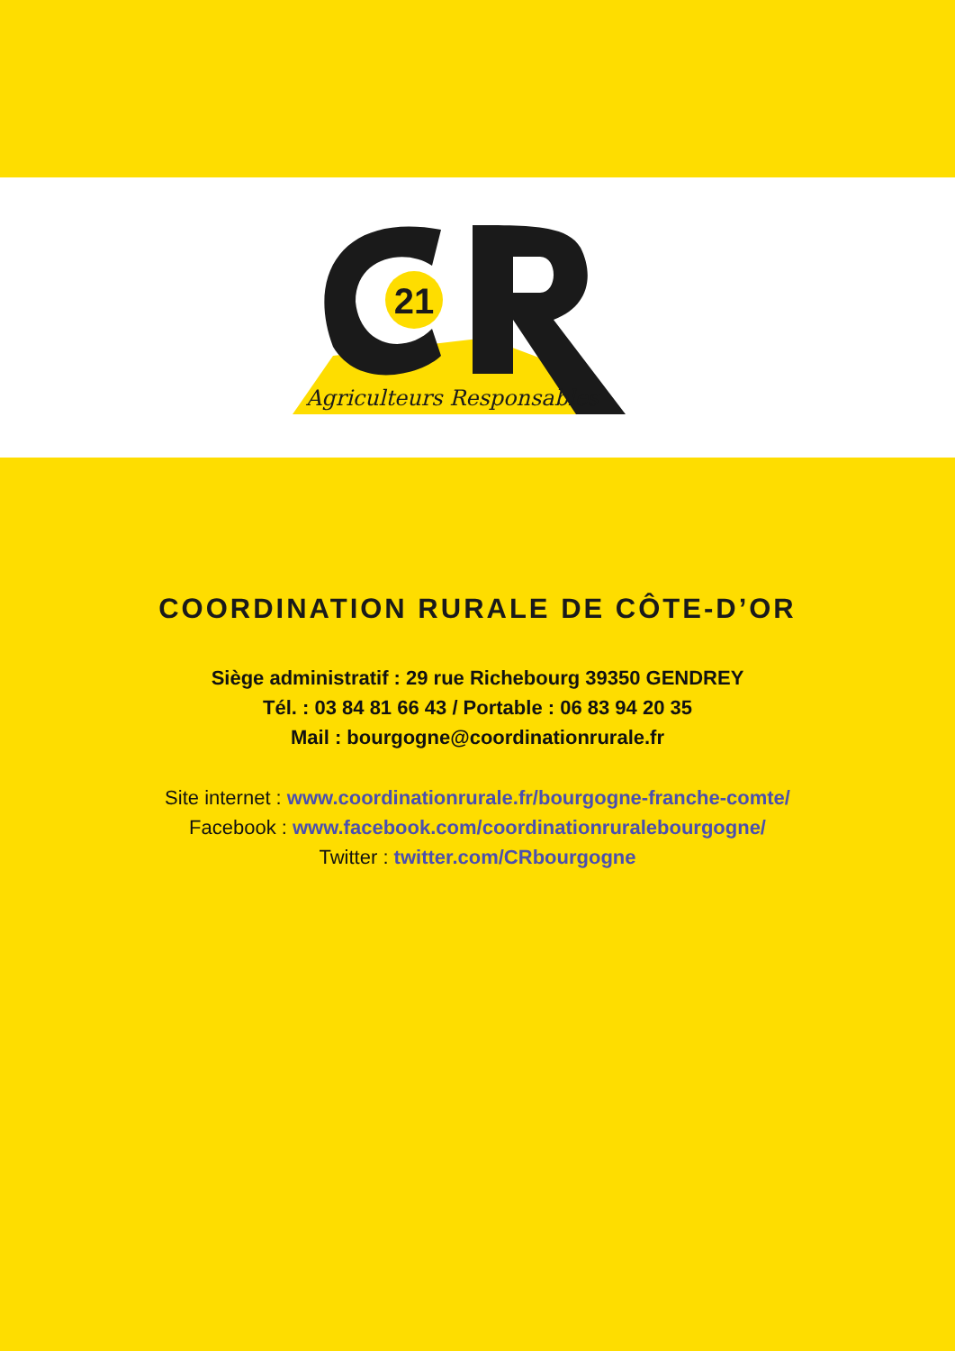21
Agriculteurs Responsables
COORDINATION RURALE DE CÔTE-D’OR
Siège administratif : 29 rue Richebourg 39350 GENDREY
Tél. : 03 84 81 66 43 / Portable : 06 83 94 20 35
Mail : bourgogne@coordinationrurale.fr
Site internet : www.coordinationrurale.fr/bourgogne-franche-comte/
Facebook : www.facebook.com/coordinationruralebourgogne/
Twitter : twitter.com/CRbourgogne